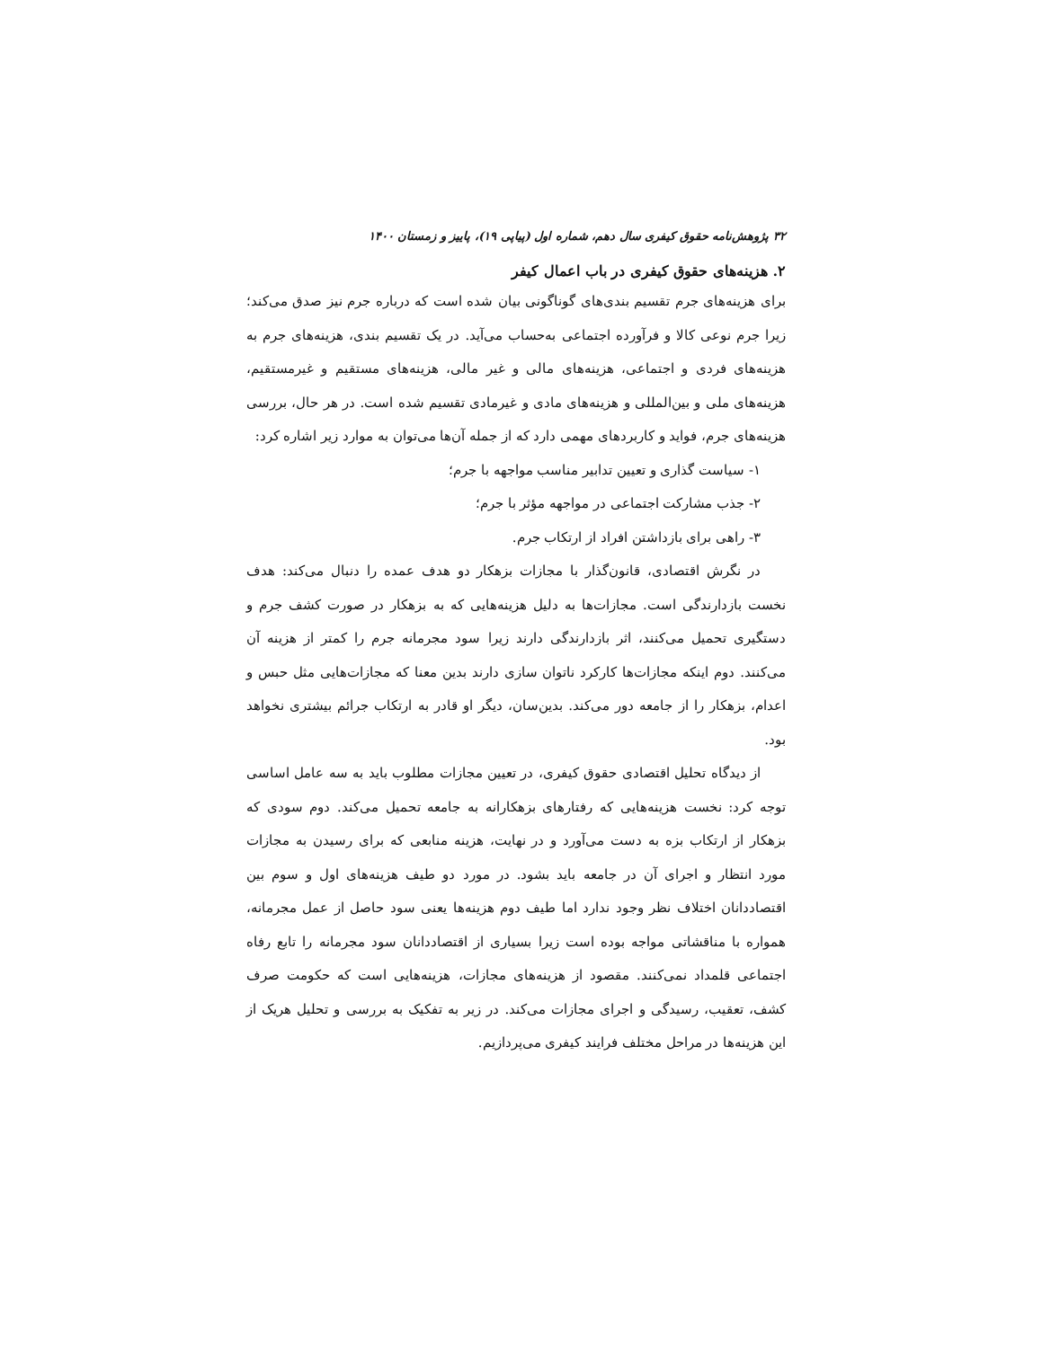۳۲ پژوهش‌نامه حقوق کیفری سال دهم، شماره اول (پیاپی ۱۹)، پاییز و زمستان ۱۴۰۰
۲. هزینه‌های حقوق کیفری در باب اعمال کیفر
برای هزینه‌های جرم تقسیم بندی‌های گوناگونی بیان شده است که درباره جرم نیز صدق می‌کند؛ زیرا جرم نوعی کالا و فرآورده اجتماعی به‌حساب می‌آید. در یک تقسیم بندی، هزینه‌های جرم به هزینه‌های فردی و اجتماعی، هزینه‌های مالی و غیر مالی، هزینه‌های مستقیم و غیرمستقیم، هزینه‌های ملی و بین‌المللی و هزینه‌های مادی و غیرمادی تقسیم شده است. در هر حال، بررسی هزینه‌های جرم، فواید و کاربردهای مهمی دارد که از جمله آن‌ها می‌توان به موارد زیر اشاره کرد:
۱- سیاست گذاری و تعیین تدابیر مناسب مواجهه با جرم؛
۲- جذب مشارکت اجتماعی در مواجهه مؤثر با جرم؛
۳- راهی برای بازداشتن افراد از ارتکاب جرم.
در نگرش اقتصادی، قانون‌گذار با مجازات بزهکار دو هدف عمده را دنبال می‌کند: هدف نخست بازدارندگی است. مجازات‌ها به دلیل هزینه‌هایی که به بزهکار در صورت کشف جرم و دستگیری تحمیل می‌کنند، اثر بازدارندگی دارند زیرا سود مجرمانه جرم را کمتر از هزینه آن می‌کنند. دوم اینکه مجازات‌ها کارکرد ناتوان سازی دارند بدین معنا که مجازات‌هایی مثل حبس و اعدام، بزهکار را از جامعه دور می‌کند. بدین‌سان، دیگر او قادر به ارتکاب جرائم بیشتری نخواهد بود.
از دیدگاه تحلیل اقتصادی حقوق کیفری، در تعیین مجازات مطلوب باید به سه عامل اساسی توجه کرد: نخست هزینه‌هایی که رفتارهای بزهکارانه به جامعه تحمیل می‌کند. دوم سودی که بزهکار از ارتکاب بزه به دست می‌آورد و در نهایت، هزینه منابعی که برای رسیدن به مجازات مورد انتظار و اجرای آن در جامعه باید بشود. در مورد دو طیف هزینه‌های اول و سوم بین اقتصاددانان اختلاف نظر وجود ندارد اما طیف دوم هزینه‌ها یعنی سود حاصل از عمل مجرمانه، همواره با مناقشاتی مواجه بوده است زیرا بسیاری از اقتصاددانان سود مجرمانه را تابع رفاه اجتماعی قلمداد نمی‌کنند. مقصود از هزینه‌های مجازات، هزینه‌هایی است که حکومت صرف کشف، تعقیب، رسیدگی و اجرای مجازات می‌کند. در زیر به تفکیک به بررسی و تحلیل هریک از این هزینه‌ها در مراحل مختلف فرایند کیفری می‌پردازیم.